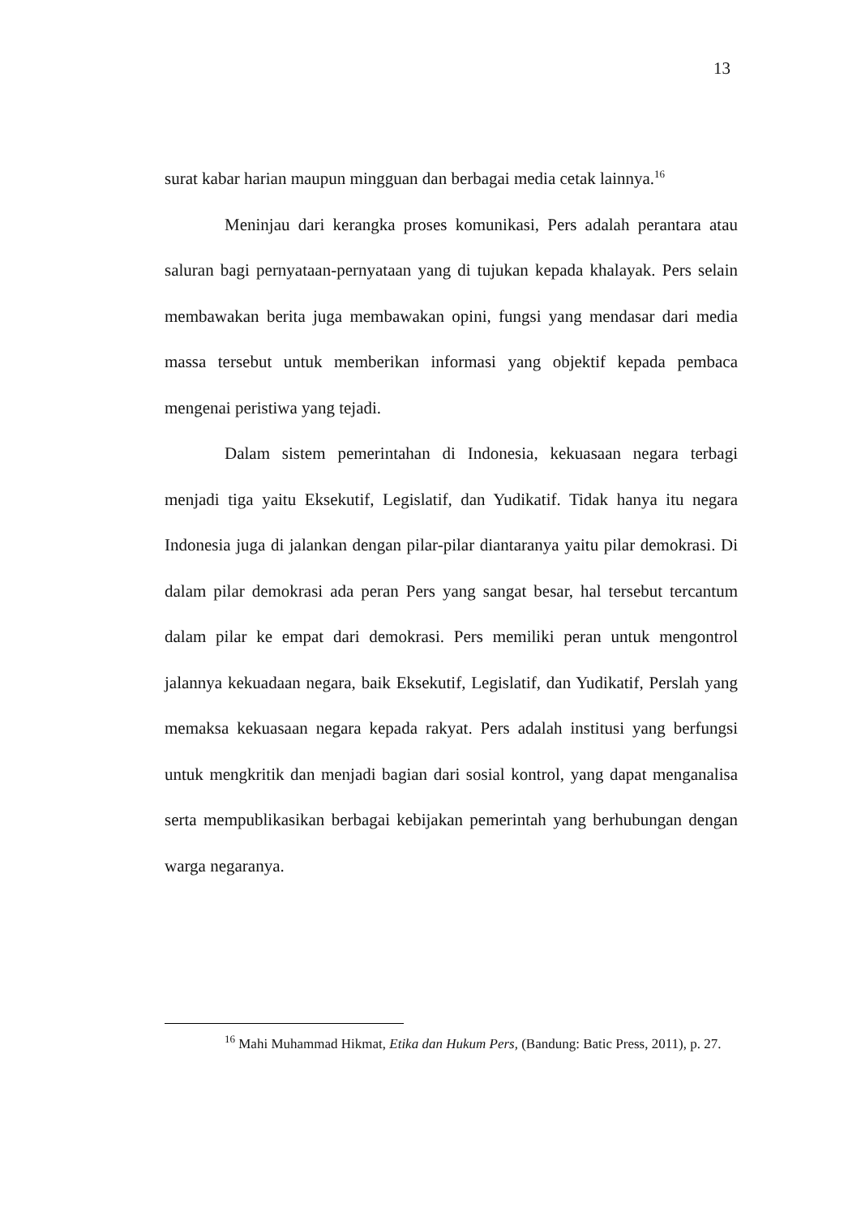13
surat kabar harian maupun mingguan dan berbagai media cetak lainnya.<sup>16</sup>
Meninjau dari kerangka proses komunikasi, Pers adalah perantara atau saluran bagi pernyataan-pernyataan yang di tujukan kepada khalayak. Pers selain membawakan berita juga membawakan opini, fungsi yang mendasar dari media massa tersebut untuk memberikan informasi yang objektif kepada pembaca mengenai peristiwa yang tejadi.
Dalam sistem pemerintahan di Indonesia, kekuasaan negara terbagi menjadi tiga yaitu Eksekutif, Legislatif, dan Yudikatif. Tidak hanya itu negara Indonesia juga di jalankan dengan pilar-pilar diantaranya yaitu pilar demokrasi. Di dalam pilar demokrasi ada peran Pers yang sangat besar, hal tersebut tercantum dalam pilar ke empat dari demokrasi. Pers memiliki peran untuk mengontrol jalannya kekuadaan negara, baik Eksekutif, Legislatif, dan Yudikatif, Perslah yang memaksa kekuasaan negara kepada rakyat. Pers adalah institusi yang berfungsi untuk mengkritik dan menjadi bagian dari sosial kontrol, yang dapat menganalisa serta mempublikasikan berbagai kebijakan pemerintah yang berhubungan dengan warga negaranya.
<sup>16</sup> Mahi Muhammad Hikmat, Etika dan Hukum Pers, (Bandung: Batic Press, 2011), p. 27.